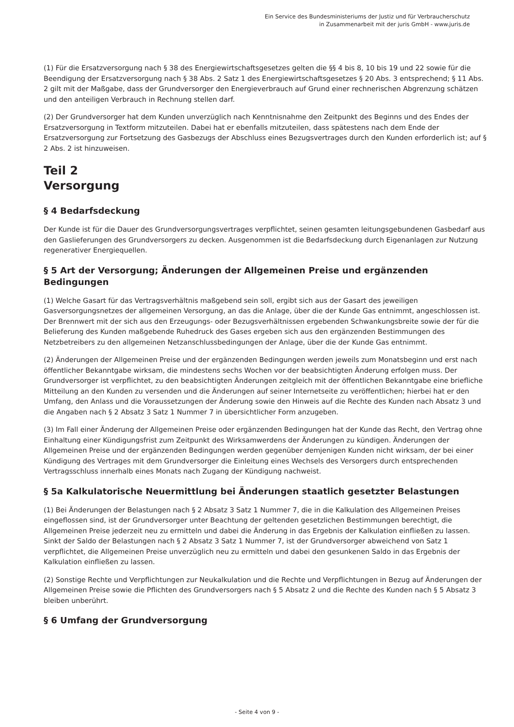Ein Service des Bundesministeriums der Justiz und für Verbraucherschutz
in Zusammenarbeit mit der juris GmbH - www.juris.de
(1) Für die Ersatzversorgung nach § 38 des Energiewirtschaftsgesetzes gelten die §§ 4 bis 8, 10 bis 19 und 22 sowie für die Beendigung der Ersatzversorgung nach § 38 Abs. 2 Satz 1 des Energiewirtschaftsgesetzes § 20 Abs. 3 entsprechend; § 11 Abs. 2 gilt mit der Maßgabe, dass der Grundversorger den Energieverbrauch auf Grund einer rechnerischen Abgrenzung schätzen und den anteiligen Verbrauch in Rechnung stellen darf.
(2) Der Grundversorger hat dem Kunden unverzüglich nach Kenntnisnahme den Zeitpunkt des Beginns und des Endes der Ersatzversorgung in Textform mitzuteilen. Dabei hat er ebenfalls mitzuteilen, dass spätestens nach dem Ende der Ersatzversorgung zur Fortsetzung des Gasbezugs der Abschluss eines Bezugsvertrages durch den Kunden erforderlich ist; auf § 2 Abs. 2 ist hinzuweisen.
Teil 2
Versorgung
§ 4 Bedarfsdeckung
Der Kunde ist für die Dauer des Grundversorgungsvertrages verpflichtet, seinen gesamten leitungsgebundenen Gasbedarf aus den Gaslieferungen des Grundversorgers zu decken. Ausgenommen ist die Bedarfsdeckung durch Eigenanlagen zur Nutzung regenerativer Energiequellen.
§ 5 Art der Versorgung; Änderungen der Allgemeinen Preise und ergänzenden Bedingungen
(1) Welche Gasart für das Vertragsverhältnis maßgebend sein soll, ergibt sich aus der Gasart des jeweiligen Gasversorgungsnetzes der allgemeinen Versorgung, an das die Anlage, über die der Kunde Gas entnimmt, angeschlossen ist. Der Brennwert mit der sich aus den Erzeugungs- oder Bezugsverhältnissen ergebenden Schwankungsbreite sowie der für die Belieferung des Kunden maßgebende Ruhedruck des Gases ergeben sich aus den ergänzenden Bestimmungen des Netzbetreibers zu den allgemeinen Netzanschlussbedingungen der Anlage, über die der Kunde Gas entnimmt.
(2) Änderungen der Allgemeinen Preise und der ergänzenden Bedingungen werden jeweils zum Monatsbeginn und erst nach öffentlicher Bekanntgabe wirksam, die mindestens sechs Wochen vor der beabsichtigten Änderung erfolgen muss. Der Grundversorger ist verpflichtet, zu den beabsichtigten Änderungen zeitgleich mit der öffentlichen Bekanntgabe eine briefliche Mitteilung an den Kunden zu versenden und die Änderungen auf seiner Internetseite zu veröffentlichen; hierbei hat er den Umfang, den Anlass und die Voraussetzungen der Änderung sowie den Hinweis auf die Rechte des Kunden nach Absatz 3 und die Angaben nach § 2 Absatz 3 Satz 1 Nummer 7 in übersichtlicher Form anzugeben.
(3) Im Fall einer Änderung der Allgemeinen Preise oder ergänzenden Bedingungen hat der Kunde das Recht, den Vertrag ohne Einhaltung einer Kündigungsfrist zum Zeitpunkt des Wirksamwerdens der Änderungen zu kündigen. Änderungen der Allgemeinen Preise und der ergänzenden Bedingungen werden gegenüber demjenigen Kunden nicht wirksam, der bei einer Kündigung des Vertrages mit dem Grundversorger die Einleitung eines Wechsels des Versorgers durch entsprechenden Vertragsschluss innerhalb eines Monats nach Zugang der Kündigung nachweist.
§ 5a Kalkulatorische Neuermittlung bei Änderungen staatlich gesetzter Belastungen
(1) Bei Änderungen der Belastungen nach § 2 Absatz 3 Satz 1 Nummer 7, die in die Kalkulation des Allgemeinen Preises eingeflossen sind, ist der Grundversorger unter Beachtung der geltenden gesetzlichen Bestimmungen berechtigt, die Allgemeinen Preise jederzeit neu zu ermitteln und dabei die Änderung in das Ergebnis der Kalkulation einfließen zu lassen. Sinkt der Saldo der Belastungen nach § 2 Absatz 3 Satz 1 Nummer 7, ist der Grundversorger abweichend von Satz 1 verpflichtet, die Allgemeinen Preise unverzüglich neu zu ermitteln und dabei den gesunkenen Saldo in das Ergebnis der Kalkulation einfließen zu lassen.
(2) Sonstige Rechte und Verpflichtungen zur Neukalkulation und die Rechte und Verpflichtungen in Bezug auf Änderungen der Allgemeinen Preise sowie die Pflichten des Grundversorgers nach § 5 Absatz 2 und die Rechte des Kunden nach § 5 Absatz 3 bleiben unberührt.
§ 6 Umfang der Grundversorgung
- Seite 4 von 9 -